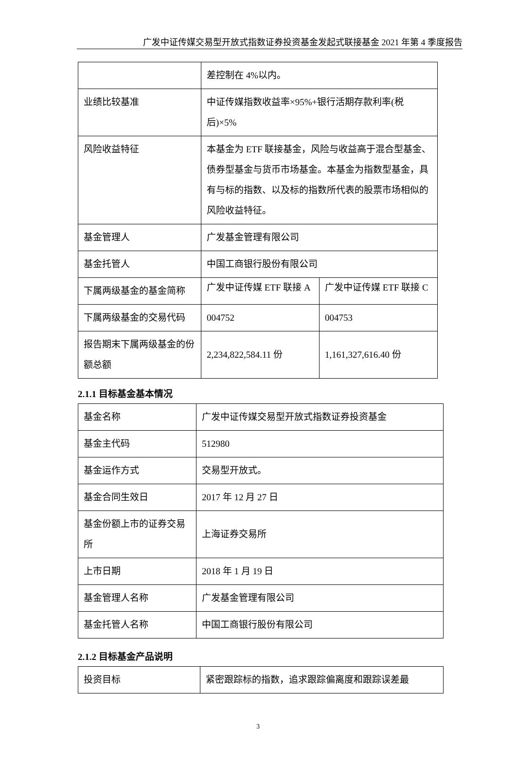广发中证传媒交易型开放式指数证券投资基金发起式联接基金 2021 年第 4 季度报告
| | 差控制在 4%以内。 | |
| 业绩比较基准 | 中证传媒指数收益率×95%+银行活期存款利率(税后)×5% | |
| 风险收益特征 | 本基金为 ETF 联接基金，风险与收益高于混合型基金、债券型基金与货币市场基金。本基金为指数型基金，具有与标的指数、以及标的指数所代表的股票市场相似的风险收益特征。 | |
| 基金管理人 | 广发基金管理有限公司 | |
| 基金托管人 | 中国工商银行股份有限公司 | |
| 下属两级基金的基金简称 | 广发中证传媒 ETF 联接 A | 广发中证传媒 ETF 联接 C |
| 下属两级基金的交易代码 | 004752 | 004753 |
| 报告期末下属两级基金的份额总额 | 2,234,822,584.11 份 | 1,161,327,616.40 份 |
2.1.1 目标基金基本情况
| 基金名称 | 广发中证传媒交易型开放式指数证券投资基金 |
| 基金主代码 | 512980 |
| 基金运作方式 | 交易型开放式。 |
| 基金合同生效日 | 2017 年 12 月 27 日 |
| 基金份额上市的证券交易所 | 上海证券交易所 |
| 上市日期 | 2018 年 1 月 19 日 |
| 基金管理人名称 | 广发基金管理有限公司 |
| 基金托管人名称 | 中国工商银行股份有限公司 |
2.1.2 目标基金产品说明
| 投资目标 | 紧密跟踪标的指数，追求跟踪偏离度和跟踪误差最 |
3